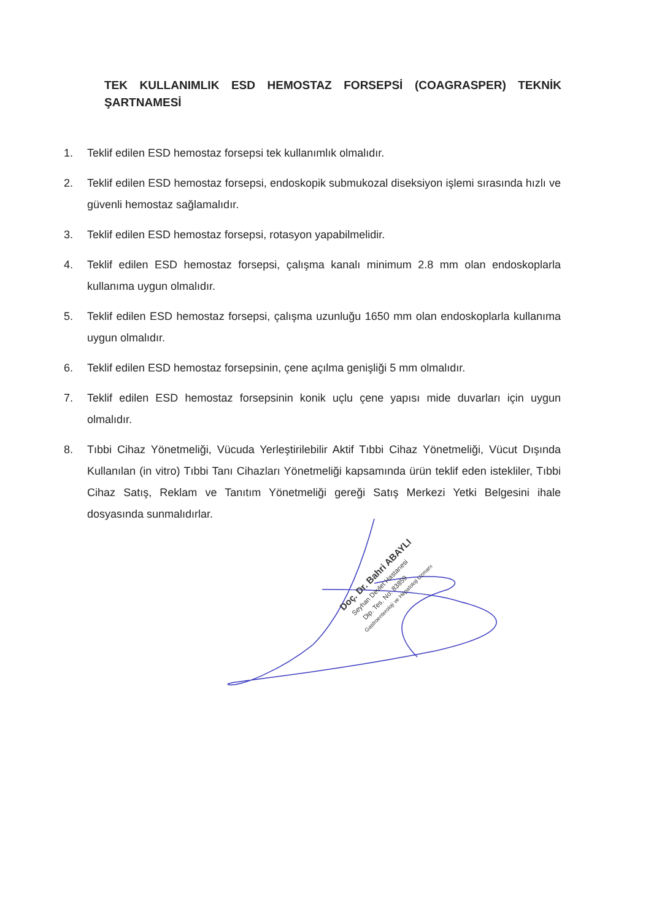TEK KULLANIMLIK ESD HEMOSTAZ FORSEPSİ (COAGRASPER) TEKNİK ŞARTNAMESİ
1. Teklif edilen ESD hemostaz forsepsi tek kullanımlık olmalıdır.
2. Teklif edilen ESD hemostaz forsepsi, endoskopik submukozal diseksiyon işlemi sırasında hızlı ve güvenli hemostaz sağlamalıdır.
3. Teklif edilen ESD hemostaz forsepsi, rotasyon yapabilmelidir.
4. Teklif edilen ESD hemostaz forsepsi, çalışma kanalı minimum 2.8 mm olan endoskoplarla kullanıma uygun olmalıdır.
5. Teklif edilen ESD hemostaz forsepsi, çalışma uzunluğu 1650 mm olan endoskoplarla kullanıma uygun olmalıdır.
6. Teklif edilen ESD hemostaz forsepsinin, çene açılma genişliği 5 mm olmalıdır.
7. Teklif edilen ESD hemostaz forsepsinin konik uçlu çene yapısı mide duvarları için uygun olmalıdır.
8. Tıbbi Cihaz Yönetmeliği, Vücuda Yerleştirilebilir Aktif Tıbbi Cihaz Yönetmeliği, Vücut Dışında Kullanılan (in vitro) Tıbbi Tanı Cihazları Yönetmeliği kapsamında ürün teklif eden istekliler, Tıbbi Cihaz Satış, Reklam ve Tanıtım Yönetmeliği gereği Satış Merkezi Yetki Belgesini ihale dosyasında sunmalıdırlar.
Doç. Dr. Bahri ABAYLI
Seyhan Devlet Hastanesi
Dip. Tes. No: 83859
Gastroenteroloji ve Hepatoloji Uzmanı